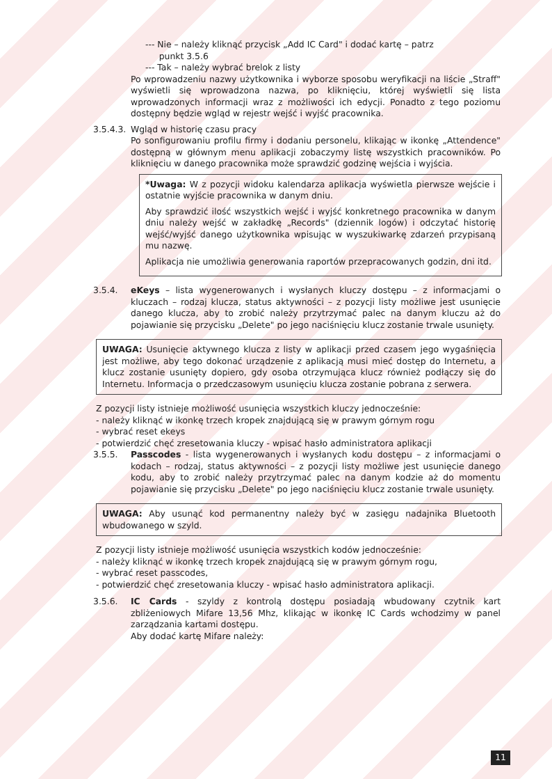--- Nie – należy kliknąć przycisk „Add IC Card" i dodać kartę – patrz
punkt 3.5.6
--- Tak – należy wybrać brelok z listy
Po wprowadzeniu nazwy użytkownika i wyborze sposobu weryfikacji na liście „Straff" wyświetli się wprowadzona nazwa, po kliknięciu, której wyświetli się lista wprowadzonych informacji wraz z możliwości ich edycji. Ponadto z tego poziomu dostępny będzie wgląd w rejestr wejść i wyjść pracownika.
3.5.4.3. Wgląd w historię czasu pracy
Po sonfigurowaniu profilu firmy i dodaniu personelu, klikając w ikonkę „Attendence" dostępną w głównym menu aplikacji zobaczymy listę wszystkich pracowników. Po kliknięciu w danego pracownika może sprawdzić godzinę wejścia i wyjścia.
*Uwaga: W z pozycji widoku kalendarza aplikacja wyświetla pierwsze wejście i ostatnie wyjście pracownika w danym dniu.
Aby sprawdzić ilość wszystkich wejść i wyjść konkretnego pracownika w danym dniu należy wejść w zakładkę „Records" (dziennik logów) i odczytać historię wejść/wyjść danego użytkownika wpisując w wyszukiwarkę zdarzeń przypisaną mu nazwę.
Aplikacja nie umożliwia generowania raportów przepracowanych godzin, dni itd.
3.5.4. eKeys – lista wygenerowanych i wysłanych kluczy dostępu – z informacjami o kluczach – rodzaj klucza, status aktywności – z pozycji listy możliwe jest usunięcie danego klucza, aby to zrobić należy przytrzymać palec na danym kluczu aż do pojawianie się przycisku „Delete" po jego naciśnięciu klucz zostanie trwale usunięty.
UWAGA: Usunięcie aktywnego klucza z listy w aplikacji przed czasem jego wygaśnięcia jest możliwe, aby tego dokonać urządzenie z aplikacją musi mieć dostęp do Internetu, a klucz zostanie usunięty dopiero, gdy osoba otrzymująca klucz również podłączy się do Internetu. Informacja o przedczasowym usunięciu klucza zostanie pobrana z serwera.
Z pozycji listy istnieje możliwość usunięcia wszystkich kluczy jednocześnie:
- należy kliknąć w ikonkę trzech kropek znajdującą się w prawym górnym rogu
- wybrać reset ekeys
- potwierdzić chęć zresetowania kluczy - wpisać hasło administratora aplikacji
3.5.5. Passcodes - lista wygenerowanych i wysłanych kodu dostępu – z informacjami o kodach – rodzaj, status aktywności – z pozycji listy możliwe jest usunięcie danego kodu, aby to zrobić należy przytrzymać palec na danym kodzie aż do momentu pojawianie się przycisku „Delete" po jego naciśnięciu klucz zostanie trwale usunięty.
UWAGA: Aby usunąć kod permanentny należy być w zasięgu nadajnika Bluetooth wbudowanego w szyld.
Z pozycji listy istnieje możliwość usunięcia wszystkich kodów jednocześnie:
- należy kliknąć w ikonkę trzech kropek znajdującą się w prawym górnym rogu,
- wybrać reset passcodes,
- potwierdzić chęć zresetowania kluczy - wpisać hasło administratora aplikacji.
3.5.6. IC Cards - szyldy z kontrolą dostępu posiadają wbudowany czytnik kart zbliżeniowych Mifare 13,56 Mhz, klikając w ikonkę IC Cards wchodzimy w panel zarządzania kartami dostępu.
Aby dodać kartę Mifare należy:
11